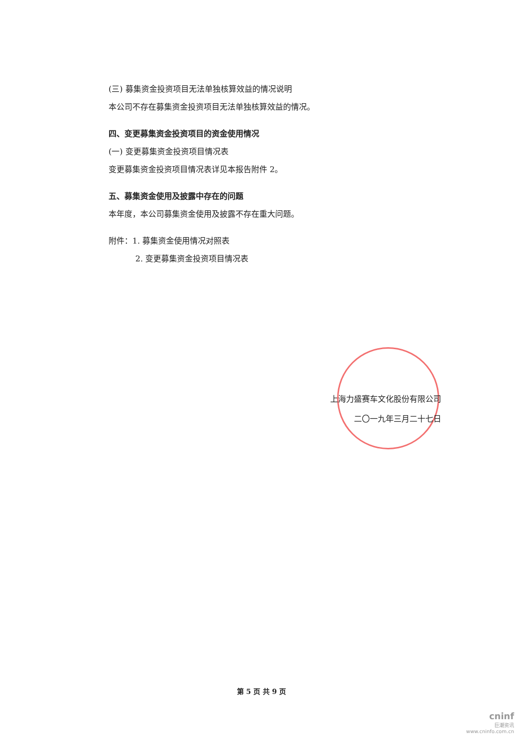(三) 募集资金投资项目无法单独核算效益的情况说明
本公司不存在募集资金投资项目无法单独核算效益的情况。
四、变更募集资金投资项目的资金使用情况
(一) 变更募集资金投资项目情况表
变更募集资金投资项目情况表详见本报告附件 2。
五、募集资金使用及披露中存在的问题
本年度，本公司募集资金使用及披露不存在重大问题。
附件：1. 募集资金使用情况对照表
2. 变更募集资金投资项目情况表
上海力盛赛车文化股份有限公司
二〇一九年三月二十七日
第 5 页 共 9 页
cninf
巨潮资讯
www.cninfo.com.cn